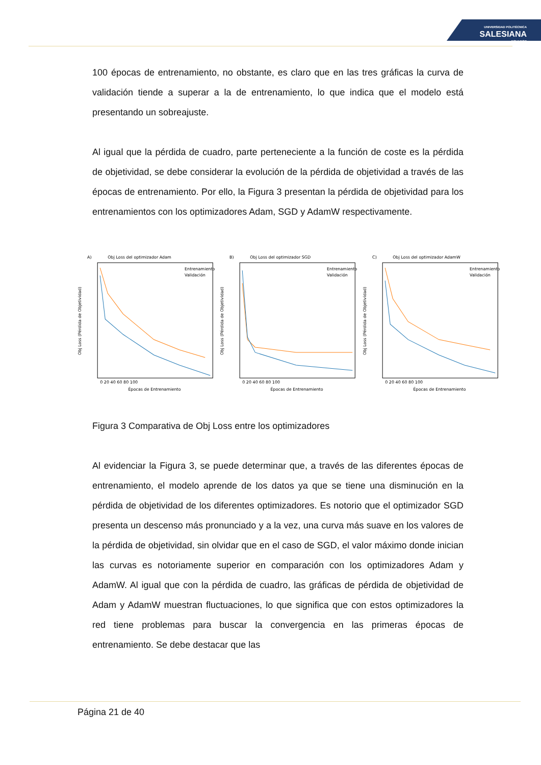UNIVERSIDAD POLITÉCNICA
SALESIANA
ECUADOR
100 épocas de entrenamiento, no obstante, es claro que en las tres gráficas la curva de validación tiende a superar a la de entrenamiento, lo que indica que el modelo está presentando un sobreajuste.
Al igual que la pérdida de cuadro, parte perteneciente a la función de coste es la pérdida de objetividad, se debe considerar la evolución de la pérdida de objetividad a través de las épocas de entrenamiento. Por ello, la Figura 3 presentan la pérdida de objetividad para los entrenamientos con los optimizadores Adam, SGD y AdamW respectivamente.
A)
Obj Loss del optimizador Adam
Obj Loss (Pérdida de Objetividad)
Entrenamiento
Validación
Épocas de Entrenamiento
0 20 40 60 80 100
B)
Obj Loss del optimizador SGD
Obj Loss (Pérdida de Objetividad)
Entrenamiento
Validación
Épocas de Entrenamiento
0 20 40 60 80 100
C)
Obj Loss del optimizador AdamW
Obj Loss (Pérdida de Objetividad)
Entrenamiento
Validación
Épocas de Entrenamiento
0 20 40 60 80 100
Figura 3 Comparativa de Obj Loss entre los optimizadores
Al evidenciar la Figura 3, se puede determinar que, a través de las diferentes épocas de entrenamiento, el modelo aprende de los datos ya que se tiene una disminución en la pérdida de objetividad de los diferentes optimizadores. Es notorio que el optimizador SGD presenta un descenso más pronunciado y a la vez, una curva más suave en los valores de la pérdida de objetividad, sin olvidar que en el caso de SGD, el valor máximo donde inician las curvas es notoriamente superior en comparación con los optimizadores Adam y AdamW. Al igual que con la pérdida de cuadro, las gráficas de pérdida de objetividad de Adam y AdamW muestran fluctuaciones, lo que significa que con estos optimizadores la red tiene problemas para buscar la convergencia en las primeras épocas de entrenamiento. Se debe destacar que las
Página 21 de 40